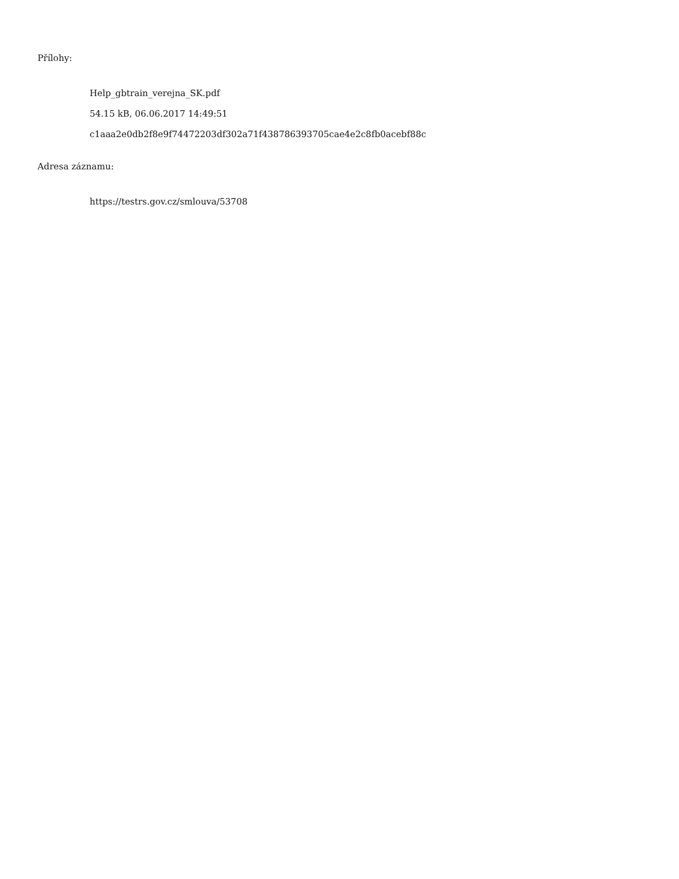Přílohy:
Help_gbtrain_verejna_SK.pdf
54.15 kB, 06.06.2017 14:49:51
c1aaa2e0db2f8e9f74472203df302a71f438786393705cae4e2c8fb0acebf88c
Adresa záznamu:
https://testrs.gov.cz/smlouva/53708